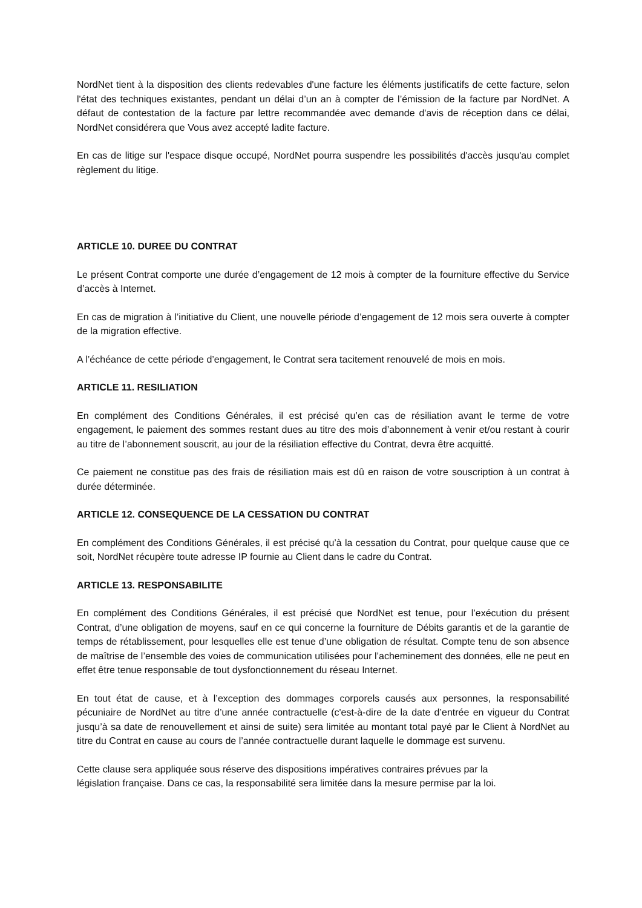NordNet tient à la disposition des clients redevables d'une facture les éléments justificatifs de cette facture, selon l'état des techniques existantes, pendant un délai d’un an à compter de l’émission de la facture par NordNet. A défaut de contestation de la facture par lettre recommandée avec demande d'avis de réception dans ce délai, NordNet considérera que Vous avez accepté ladite facture.
En cas de litige sur l'espace disque occupé, NordNet pourra suspendre les possibilités d'accès jusqu'au complet règlement du litige.
ARTICLE 10. DUREE DU CONTRAT
Le présent Contrat comporte une durée d’engagement de 12 mois à compter de la fourniture effective du Service d’accès à Internet.
En cas de migration à l’initiative du Client, une nouvelle période d’engagement de 12 mois sera ouverte à compter de la migration effective.
A l’échéance de cette période d’engagement, le Contrat sera tacitement renouvelé de mois en mois.
ARTICLE 11. RESILIATION
En complément des Conditions Générales, il est précisé qu’en cas de résiliation avant le terme de votre engagement, le paiement des sommes restant dues au titre des mois d’abonnement à venir et/ou restant à courir au titre de l’abonnement souscrit, au jour de la résiliation effective du Contrat, devra être acquitté.
Ce paiement ne constitue pas des frais de résiliation mais est dû en raison de votre souscription à un contrat à durée déterminée.
ARTICLE 12. CONSEQUENCE DE LA CESSATION DU CONTRAT
En complément des Conditions Générales, il est précisé qu’à la cessation du Contrat, pour quelque cause que ce soit, NordNet récupère toute adresse IP fournie au Client dans le cadre du Contrat.
ARTICLE 13. RESPONSABILITE
En complément des Conditions Générales, il est précisé que NordNet est tenue, pour l’exécution du présent Contrat, d’une obligation de moyens, sauf en ce qui concerne la fourniture de Débits garantis et de la garantie de temps de rétablissement, pour lesquelles elle est tenue d’une obligation de résultat. Compte tenu de son absence de maîtrise de l’ensemble des voies de communication utilisées pour l’acheminement des données, elle ne peut en effet être tenue responsable de tout dysfonctionnement du réseau Internet.
En tout état de cause, et à l’exception des dommages corporels causés aux personnes, la responsabilité pécuniaire de NordNet au titre d’une année contractuelle (c'est-à-dire de la date d’entrée en vigueur du Contrat jusqu’à sa date de renouvellement et ainsi de suite) sera limitée au montant total payé par le Client à NordNet au titre du Contrat en cause au cours de l’année contractuelle durant laquelle le dommage est survenu.
Cette clause sera appliquée sous réserve des dispositions impératives contraires prévues par la
législation française. Dans ce cas, la responsabilité sera limitée dans la mesure permise par la loi.